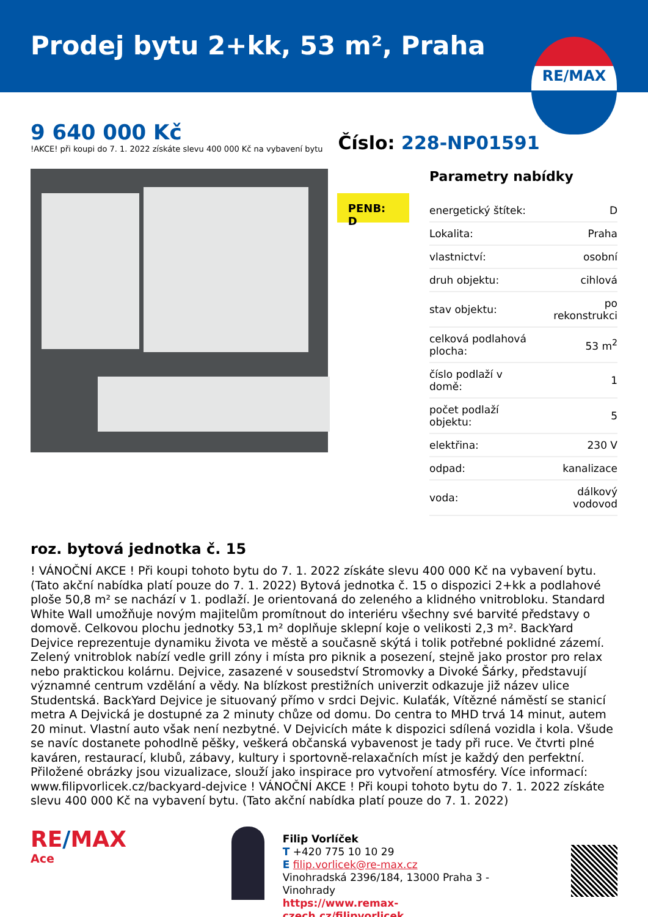Prodej bytu 2+kk, 53 m², Praha
RE/MAX
9 640 000 Kč
!AKCE! při koupi do 7. 1. 2022 získáte slevu 400 000 Kč na vybavení bytu
Číslo: 228-NP01591
PENB: D
Parametry nabídky
| energetický štítek: | D |
| Lokalita: | Praha |
| vlastnictví: | osobní |
| druh objektu: | cihlová |
| stav objektu: | po rekonstrukci |
| celková podlahová plocha: | 53 m<sup>2</sup> |
| číslo podlaží v domě: | 1 |
| počet podlaží objektu: | 5 |
| elektřina: | 230 V |
| odpad: | kanalizace |
| voda: | dálkový vodovod |
roz. bytová jednotka č. 15
! VÁNOČNÍ AKCE ! Při koupi tohoto bytu do 7. 1. 2022 získáte slevu 400 000 Kč na vybavení bytu. (Tato akční nabídka platí pouze do 7. 1. 2022) Bytová jednotka č. 15 o dispozici 2+kk a podlahové ploše 50,8 m² se nachází v 1. podlaží. Je orientovaná do zeleného a klidného vnitrobloku. Standard White Wall umožňuje novým majitelům promítnout do interiéru všechny své barvité představy o domově. Celkovou plochu jednotky 53,1 m² doplňuje sklepní koje o velikosti 2,3 m². BackYard Dejvice reprezentuje dynamiku života ve městě a současně skýtá i tolik potřebné poklidné zázemí. Zelený vnitroblok nabízí vedle grill zóny i místa pro piknik a posezení, stejně jako prostor pro relax nebo praktickou kolárnu. Dejvice, zasazené v sousedství Stromovky a Divoké Šárky, představují významné centrum vzdělání a vědy. Na blízkost prestižních univerzit odkazuje již název ulice Studentská. BackYard Dejvice je situovaný přímo v srdci Dejvic. Kulaťák, Vítězné náměstí se stanicí metra A Dejvická je dostupné za 2 minuty chůze od domu. Do centra to MHD trvá 14 minut, autem 20 minut. Vlastní auto však není nezbytné. V Dejvicích máte k dispozici sdílená vozidla i kola. Všude se navíc dostanete pohodlně pěšky, veškerá občanská vybavenost je tady při ruce. Ve čtvrti plné kaváren, restaurací, klubů, zábavy, kultury i sportovně-relaxačních míst je každý den perfektní. Přiložené obrázky jsou vizualizace, slouží jako inspirace pro vytvoření atmosféry. Více informací: www.filipvorlicek.cz/backyard-dejvice ! VÁNOČNÍ AKCE ! Při koupi tohoto bytu do 7. 1. 2022 získáte slevu 400 000 Kč na vybavení bytu. (Tato akční nabídka platí pouze do 7. 1. 2022)
RE/MAX
Ace
Filip Vorlíček
T +420 775 10 10 29
E filip.vorlicek@re-max.cz
Vinohradská 2396/184, 13000 Praha 3 - Vinohrady
https://www.remax-czech.cz/filipvorlicek